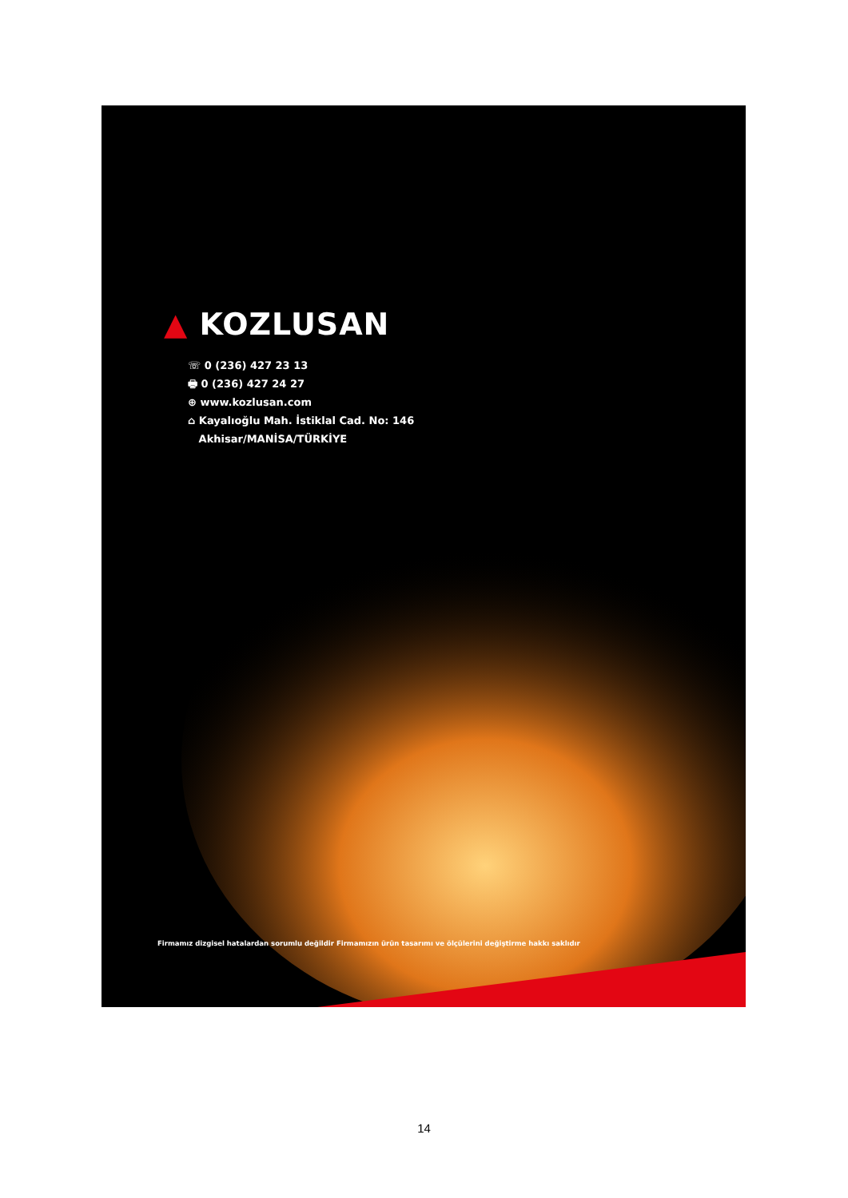▲ KOZLUSAN
☏ 0 (236) 427 23 13
🖶 0 (236) 427 24 27
⊕ www.kozlusan.com
⌂ Kayalıoğlu Mah. İstiklal Cad. No: 146
Akhisar/MANİSA/TÜRKİYE
Firmamız dizgisel hatalardan sorumlu değildir Firmamızın ürün tasarımı ve ölçülerini değiştirme hakkı saklıdır
14